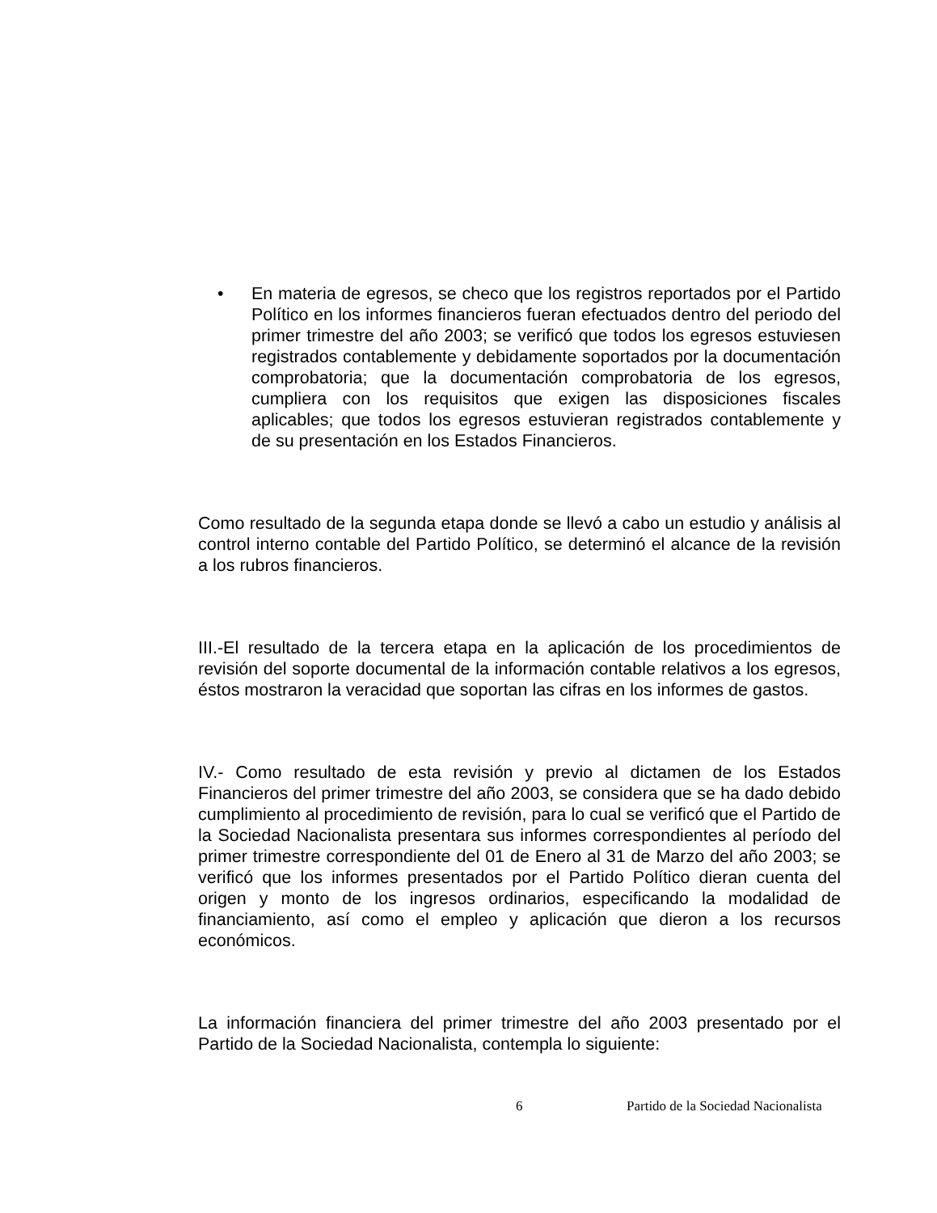• En materia de egresos, se checo que los registros reportados por el Partido Político en los informes financieros fueran efectuados dentro del periodo del primer trimestre del año 2003; se verificó que todos los egresos estuviesen registrados contablemente y debidamente soportados por la documentación comprobatoria; que la documentación comprobatoria de los egresos, cumpliera con los requisitos que exigen las disposiciones fiscales aplicables; que todos los egresos estuvieran registrados contablemente y de su presentación en los Estados Financieros.
Como resultado de la segunda etapa donde se llevó a cabo un estudio y análisis al control interno contable del Partido Político, se determinó el alcance de la revisión a los rubros financieros.
III.-El resultado de la tercera etapa en la aplicación de los procedimientos de revisión del soporte documental de la información contable relativos a los egresos, éstos mostraron la veracidad que soportan las cifras en los informes de gastos.
IV.- Como resultado de esta revisión y previo al dictamen de los Estados Financieros del primer trimestre del año 2003, se considera que se ha dado debido cumplimiento al procedimiento de revisión, para lo cual se verificó que el Partido de la Sociedad Nacionalista presentara sus informes correspondientes al período del primer trimestre correspondiente del 01 de Enero al 31 de Marzo del año 2003; se verificó que los informes presentados por el Partido Político dieran cuenta del origen y monto de los ingresos ordinarios, especificando la modalidad de financiamiento, así como el empleo y aplicación que dieron a los recursos económicos.
La información financiera del primer trimestre del año 2003 presentado por el Partido de la Sociedad Nacionalista, contempla lo siguiente:
6 Partido de la Sociedad Nacionalista